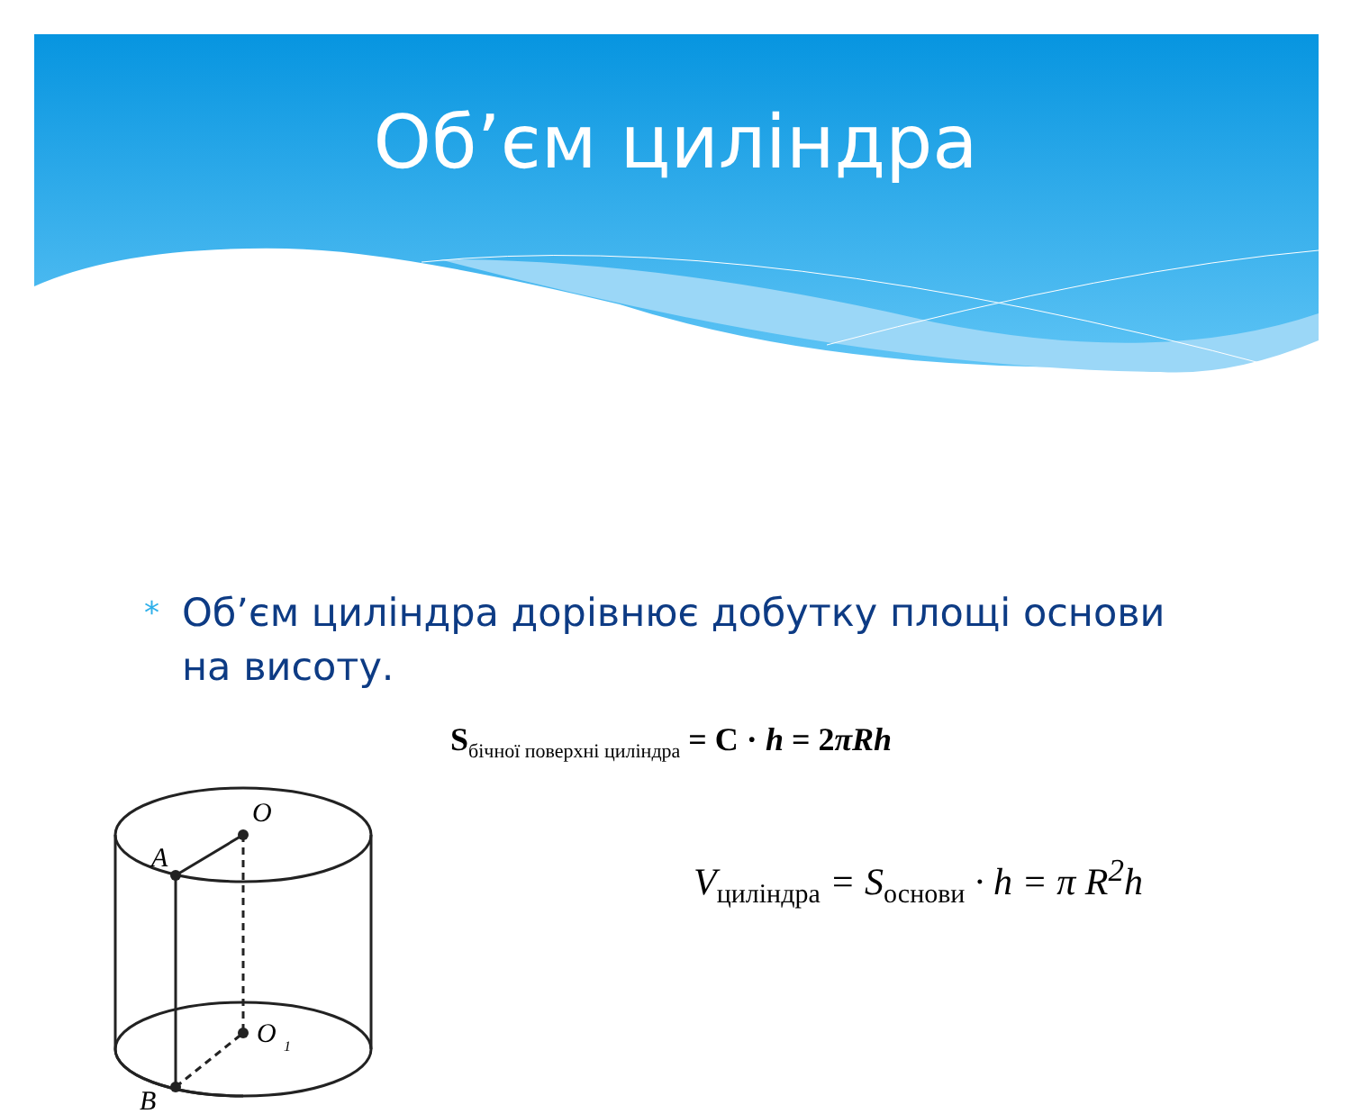Об’єм циліндра
*
Об’єм циліндра дорівнює добутку площі основи на висоту.
S<sub>бічної поверхні циліндра</sub> = C · h = 2πRh
O
A
O
1
B
V<sub>циліндра</sub> = S<sub>основи</sub> · h = π R<sup>2</sup>h